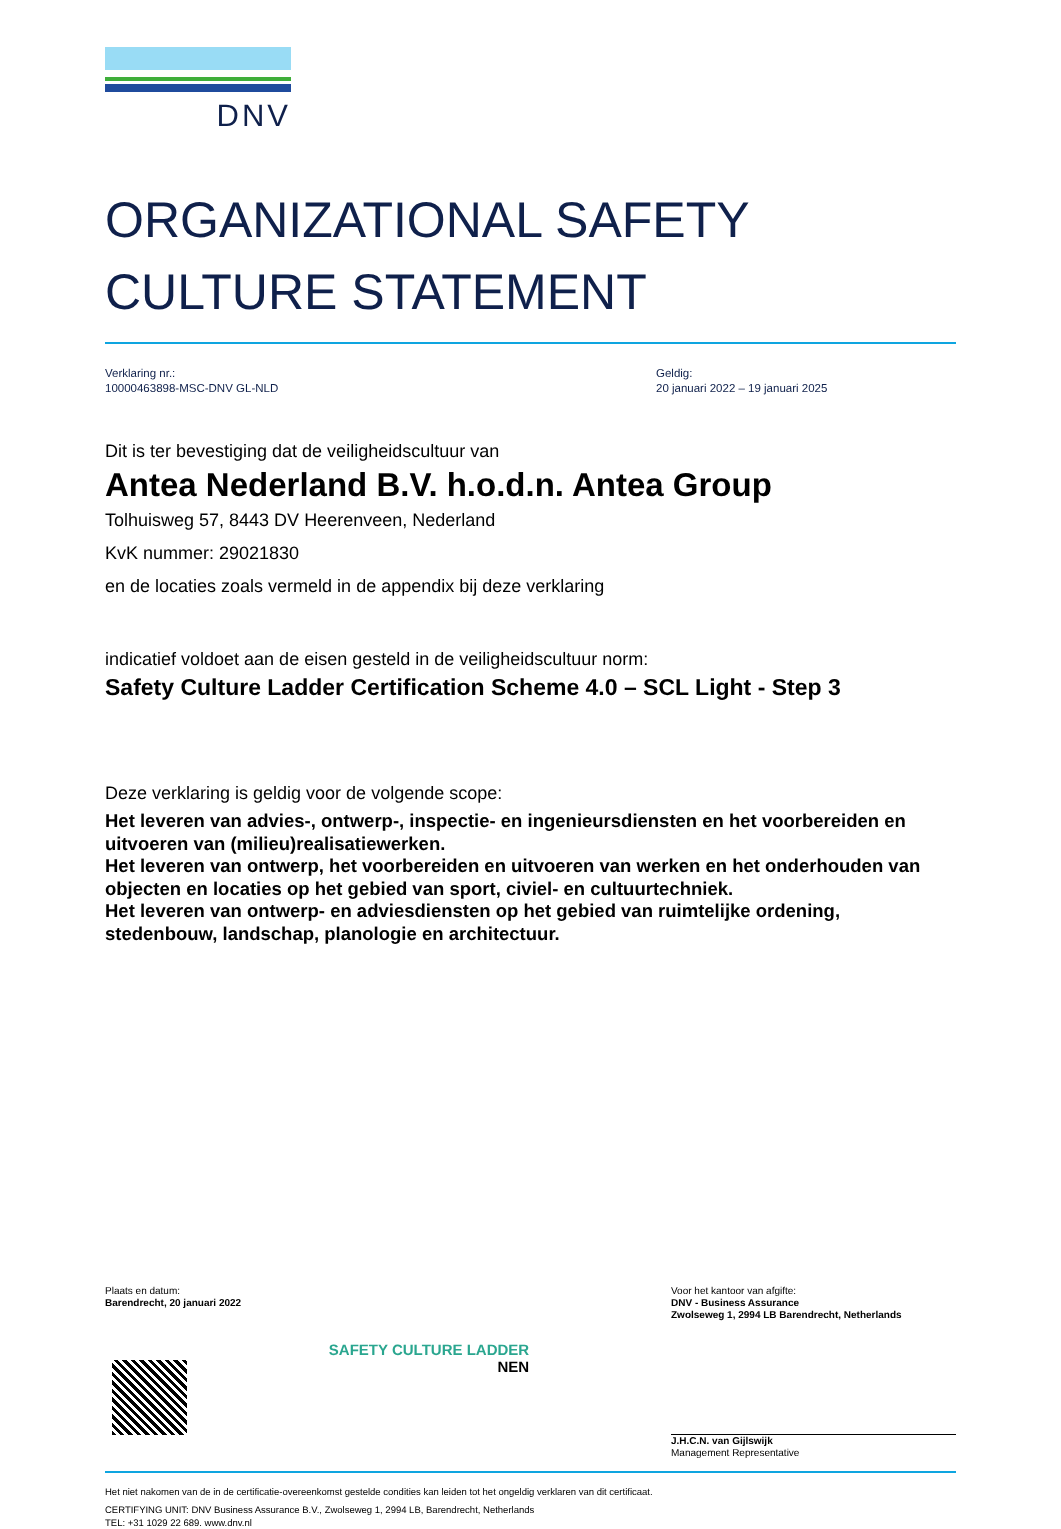DNV
ORGANIZATIONAL SAFETY
CULTURE STATEMENT
Verklaring nr.:
10000463898-MSC-DNV GL-NLD
Geldig:
20 januari 2022 – 19 januari 2025
Dit is ter bevestiging dat de veiligheidscultuur van
Antea Nederland B.V. h.o.d.n. Antea Group
Tolhuisweg 57, 8443 DV Heerenveen, Nederland
KvK nummer: 29021830
en de locaties zoals vermeld in de appendix bij deze verklaring
indicatief voldoet aan de eisen gesteld in de veiligheidscultuur norm:
Safety Culture Ladder Certification Scheme 4.0 – SCL Light - Step 3
Deze verklaring is geldig voor de volgende scope:
Het leveren van advies-, ontwerp-, inspectie- en ingenieursdiensten en het voorbereiden en uitvoeren van (milieu)realisatiewerken.
Het leveren van ontwerp, het voorbereiden en uitvoeren van werken en het onderhouden van objecten en locaties op het gebied van sport, civiel- en cultuurtechniek.
Het leveren van ontwerp- en adviesdiensten op het gebied van ruimtelijke ordening, stedenbouw, landschap, planologie en architectuur.
Plaats en datum:
Barendrecht, 20 januari 2022
Voor het kantoor van afgifte:
DNV - Business Assurance
Zwolseweg 1, 2994 LB Barendrecht, Netherlands
SAFETY CULTURE LADDER
NEN
J.H.C.N. van Gijlswijk
Management Representative
Het niet nakomen van de in de certificatie-overeenkomst gestelde condities kan leiden tot het ongeldig verklaren van dit certificaat.
CERTIFYING UNIT: DNV Business Assurance B.V., Zwolseweg 1, 2994 LB, Barendrecht, Netherlands
TEL: +31 1029 22 689. www.dnv.nl